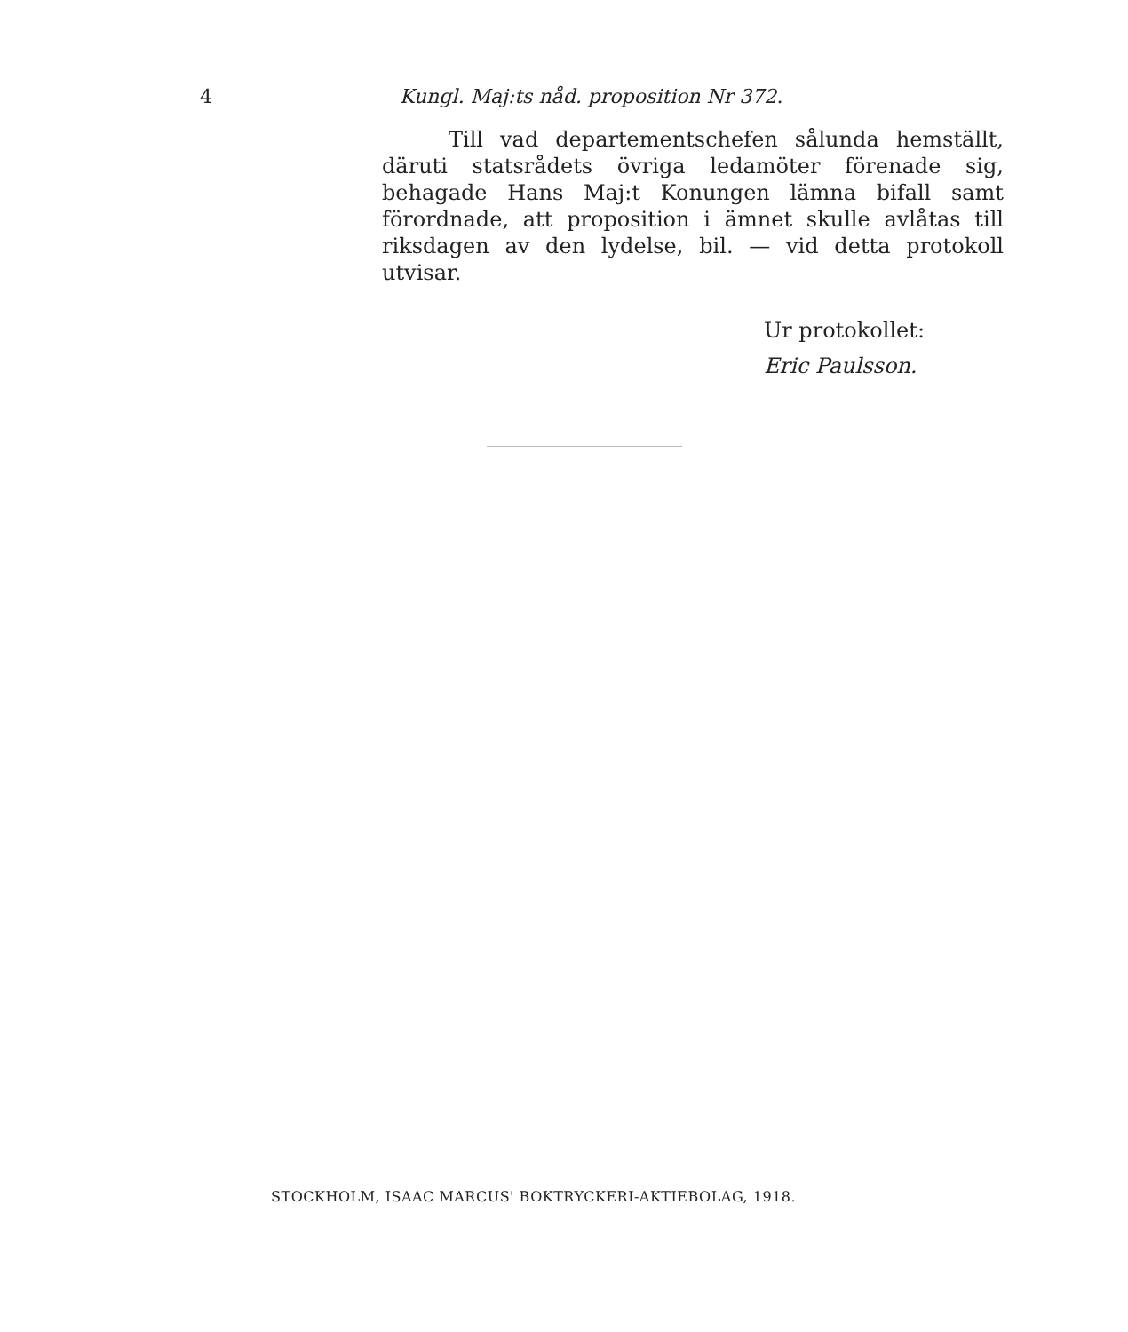4 Kungl. Maj:ts nåd. proposition Nr 372.
Till vad departementschefen sålunda hemställt, däruti statsrådets övriga ledamöter förenade sig, behagade Hans Maj:t Konungen lämna bifall samt förordnade, att proposition i ämnet skulle avlåtas till riksdagen av den lydelse, bil. — vid detta protokoll utvisar.
Ur protokollet:
Eric Paulsson.
STOCKHOLM, ISAAC MARCUS' BOKTRYCKERI-AKTIEBOLAG, 1918.